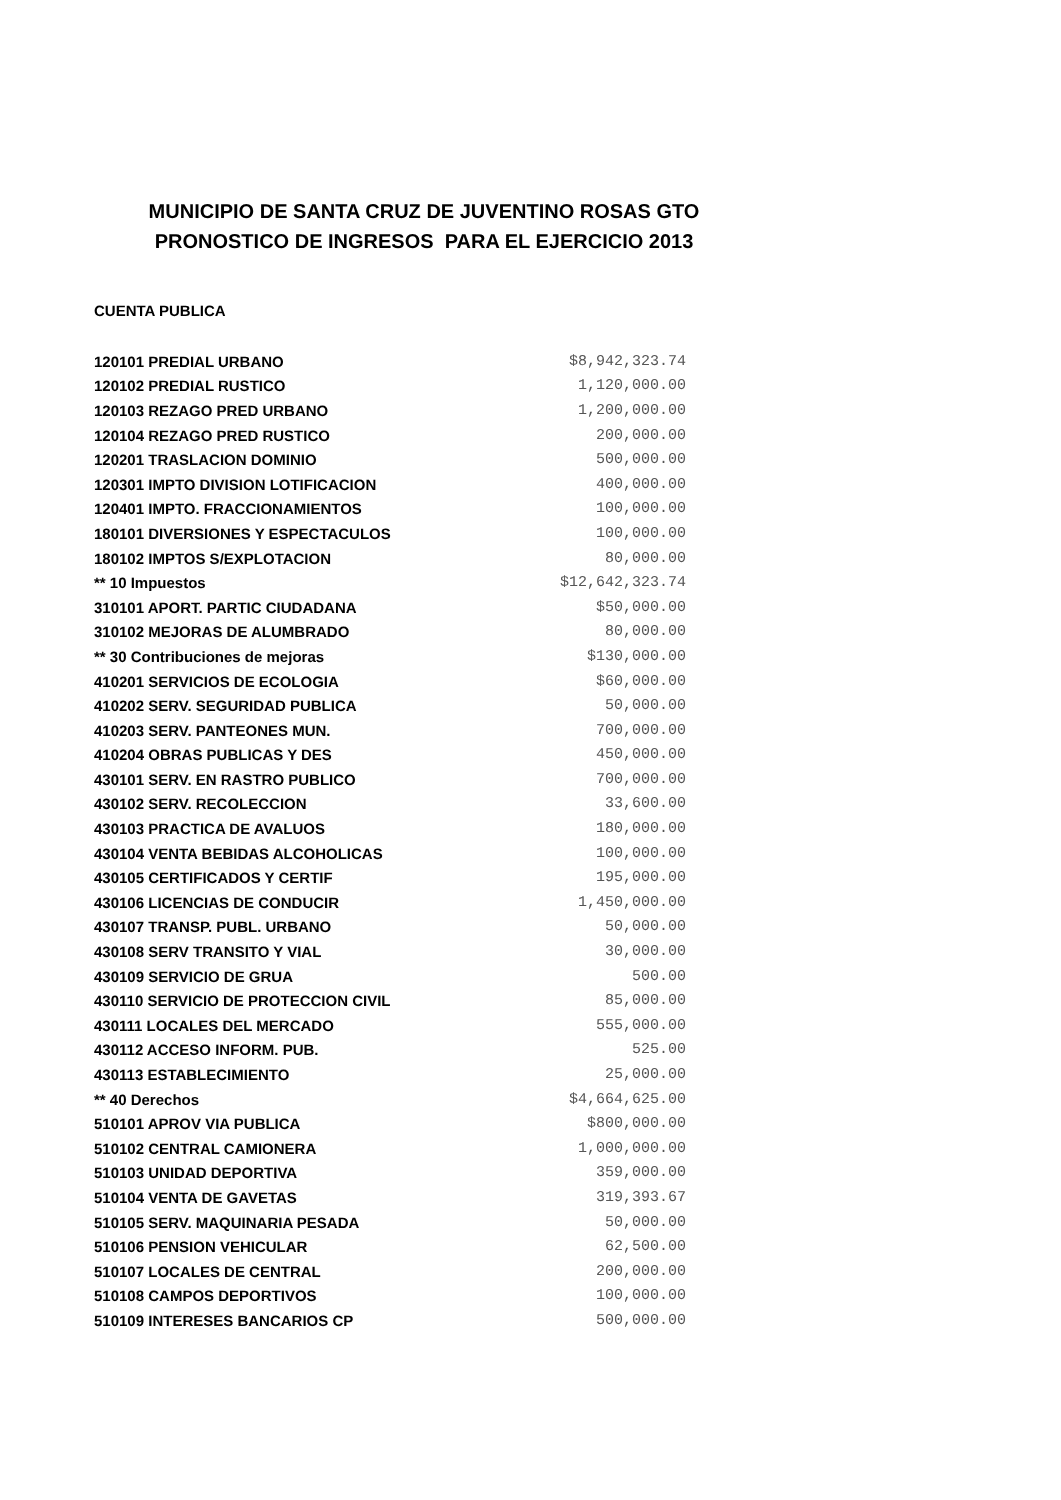MUNICIPIO DE SANTA CRUZ DE JUVENTINO ROSAS GTO
PRONOSTICO DE INGRESOS PARA EL EJERCICIO 2013
CUENTA PUBLICA
| 120101 PREDIAL URBANO | $8,942,323.74 |
| 120102 PREDIAL RUSTICO | 1,120,000.00 |
| 120103 REZAGO PRED URBANO | 1,200,000.00 |
| 120104 REZAGO PRED RUSTICO | 200,000.00 |
| 120201 TRASLACION DOMINIO | 500,000.00 |
| 120301 IMPTO DIVISION LOTIFICACION | 400,000.00 |
| 120401 IMPTO. FRACCIONAMIENTOS | 100,000.00 |
| 180101 DIVERSIONES Y ESPECTACULOS | 100,000.00 |
| 180102 IMPTOS S/EXPLOTACION | 80,000.00 |
| ** 10 Impuestos | $12,642,323.74 |
| 310101 APORT. PARTIC CIUDADANA | $50,000.00 |
| 310102 MEJORAS DE ALUMBRADO | 80,000.00 |
| ** 30 Contribuciones de mejoras | $130,000.00 |
| 410201 SERVICIOS DE ECOLOGIA | $60,000.00 |
| 410202 SERV. SEGURIDAD PUBLICA | 50,000.00 |
| 410203 SERV. PANTEONES MUN. | 700,000.00 |
| 410204 OBRAS PUBLICAS Y DES | 450,000.00 |
| 430101 SERV. EN RASTRO PUBLICO | 700,000.00 |
| 430102 SERV. RECOLECCION | 33,600.00 |
| 430103 PRACTICA DE AVALUOS | 180,000.00 |
| 430104 VENTA BEBIDAS ALCOHOLICAS | 100,000.00 |
| 430105 CERTIFICADOS Y CERTIF | 195,000.00 |
| 430106 LICENCIAS DE CONDUCIR | 1,450,000.00 |
| 430107 TRANSP. PUBL. URBANO | 50,000.00 |
| 430108 SERV TRANSITO Y VIAL | 30,000.00 |
| 430109 SERVICIO DE GRUA | 500.00 |
| 430110 SERVICIO DE PROTECCION CIVIL | 85,000.00 |
| 430111 LOCALES DEL MERCADO | 555,000.00 |
| 430112 ACCESO INFORM. PUB. | 525.00 |
| 430113 ESTABLECIMIENTO | 25,000.00 |
| ** 40 Derechos | $4,664,625.00 |
| 510101 APROV VIA PUBLICA | $800,000.00 |
| 510102 CENTRAL CAMIONERA | 1,000,000.00 |
| 510103 UNIDAD DEPORTIVA | 359,000.00 |
| 510104 VENTA DE GAVETAS | 319,393.67 |
| 510105 SERV. MAQUINARIA PESADA | 50,000.00 |
| 510106 PENSION VEHICULAR | 62,500.00 |
| 510107 LOCALES DE CENTRAL | 200,000.00 |
| 510108 CAMPOS DEPORTIVOS | 100,000.00 |
| 510109 INTERESES BANCARIOS CP | 500,000.00 |